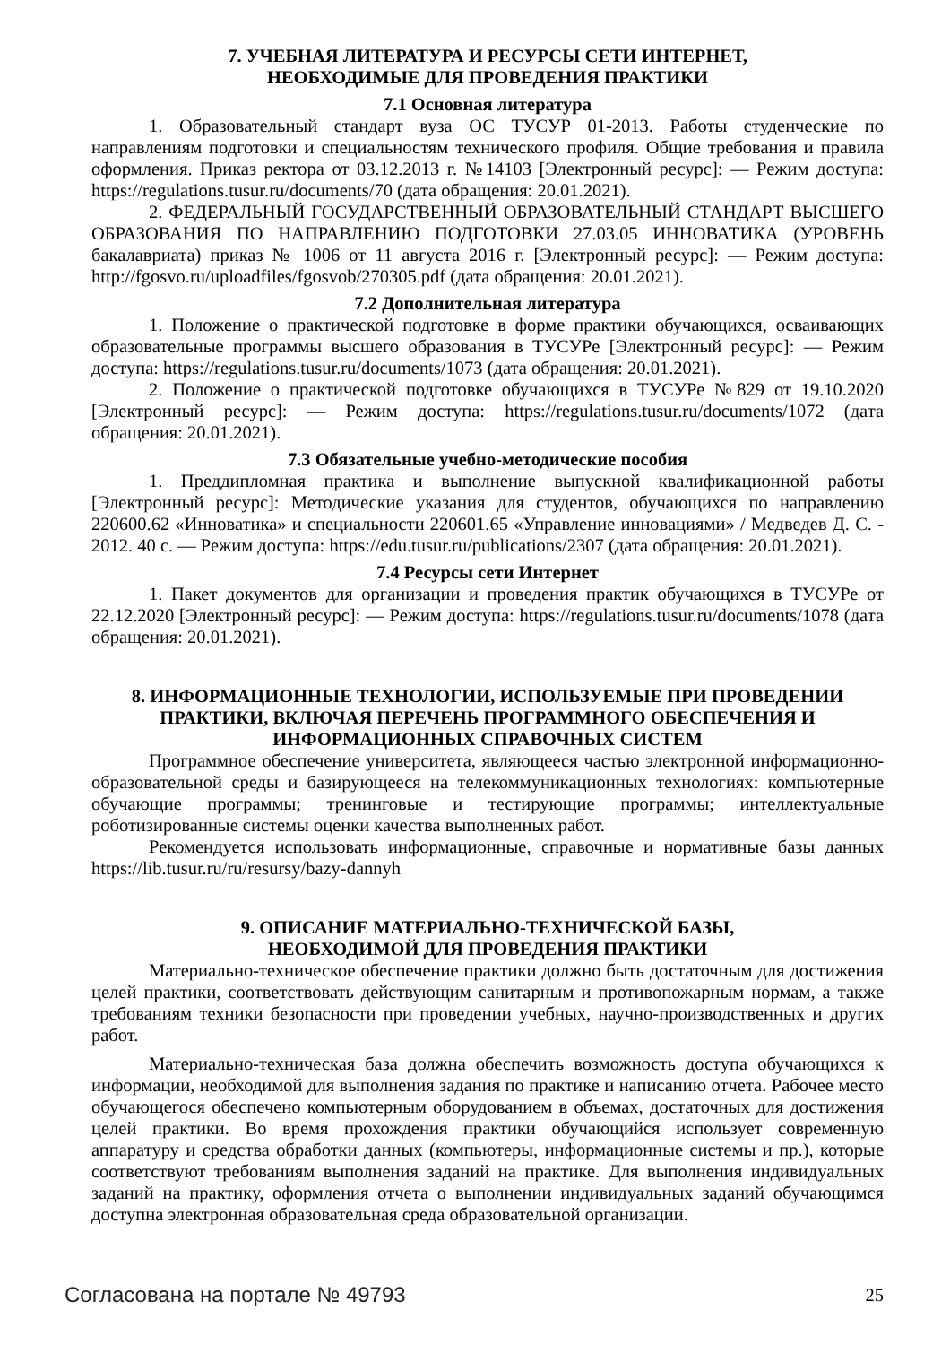7. УЧЕБНАЯ ЛИТЕРАТУРА И РЕСУРСЫ СЕТИ ИНТЕРНЕТ,
НЕОБХОДИМЫЕ ДЛЯ ПРОВЕДЕНИЯ ПРАКТИКИ
7.1 Основная литература
1. Образовательный стандарт вуза ОС ТУСУР 01-2013. Работы студенческие по направлениям подготовки и специальностям технического профиля. Общие требования и правила оформления. Приказ ректора от 03.12.2013 г. №14103 [Электронный ресурс]: — Режим доступа: https://regulations.tusur.ru/documents/70 (дата обращения: 20.01.2021).
2. ФЕДЕРАЛЬНЫЙ ГОСУДАРСТВЕННЫЙ ОБРАЗОВАТЕЛЬНЫЙ СТАНДАРТ ВЫСШЕГО ОБРАЗОВАНИЯ ПО НАПРАВЛЕНИЮ ПОДГОТОВКИ 27.03.05 ИННОВАТИКА (УРОВЕНЬ бакалавриата) приказ № 1006 от 11 августа 2016 г. [Электронный ресурс]: — Режим доступа: http://fgosvo.ru/uploadfiles/fgosvob/270305.pdf (дата обращения: 20.01.2021).
7.2 Дополнительная литература
1. Положение о практической подготовке в форме практики обучающихся, осваивающих образовательные программы высшего образования в ТУСУРе [Электронный ресурс]: — Режим доступа: https://regulations.tusur.ru/documents/1073 (дата обращения: 20.01.2021).
2. Положение о практической подготовке обучающихся в ТУСУРе №829 от 19.10.2020 [Электронный ресурс]: — Режим доступа: https://regulations.tusur.ru/documents/1072 (дата обращения: 20.01.2021).
7.3 Обязательные учебно-методические пособия
1. Преддипломная практика и выполнение выпускной квалификационной работы [Электронный ресурс]: Методические указания для студентов, обучающихся по направлению 220600.62 «Инноватика» и специальности 220601.65 «Управление инновациями» / Медведев Д. С. - 2012. 40 с. — Режим доступа: https://edu.tusur.ru/publications/2307 (дата обращения: 20.01.2021).
7.4 Ресурсы сети Интернет
1. Пакет документов для организации и проведения практик обучающихся в ТУСУРе от 22.12.2020 [Электронный ресурс]: — Режим доступа: https://regulations.tusur.ru/documents/1078 (дата обращения: 20.01.2021).
8. ИНФОРМАЦИОННЫЕ ТЕХНОЛОГИИ, ИСПОЛЬЗУЕМЫЕ ПРИ ПРОВЕДЕНИИ ПРАКТИКИ, ВКЛЮЧАЯ ПЕРЕЧЕНЬ ПРОГРАММНОГО ОБЕСПЕЧЕНИЯ И ИНФОРМАЦИОННЫХ СПРАВОЧНЫХ СИСТЕМ
Программное обеспечение университета, являющееся частью электронной информационно-образовательной среды и базирующееся на телекоммуникационных технологиях: компьютерные обучающие программы; тренинговые и тестирующие программы; интеллектуальные роботизированные системы оценки качества выполненных работ.
Рекомендуется использовать информационные, справочные и нормативные базы данных https://lib.tusur.ru/ru/resursy/bazy-dannyh
9. ОПИСАНИЕ МАТЕРИАЛЬНО-ТЕХНИЧЕСКОЙ БАЗЫ,
НЕОБХОДИМОЙ ДЛЯ ПРОВЕДЕНИЯ ПРАКТИКИ
Материально-техническое обеспечение практики должно быть достаточным для достижения целей практики, соответствовать действующим санитарным и противопожарным нормам, а также требованиям техники безопасности при проведении учебных, научно-производственных и других работ.
Материально-техническая база должна обеспечить возможность доступа обучающихся к информации, необходимой для выполнения задания по практике и написанию отчета. Рабочее место обучающегося обеспечено компьютерным оборудованием в объемах, достаточных для достижения целей практики. Во время прохождения практики обучающийся использует современную аппаратуру и средства обработки данных (компьютеры, информационные системы и пр.), которые соответствуют требованиям выполнения заданий на практике. Для выполнения индивидуальных заданий на практику, оформления отчета о выполнении индивидуальных заданий обучающимся доступна электронная образовательная среда образовательной организации.
Согласована на портале № 49793 25